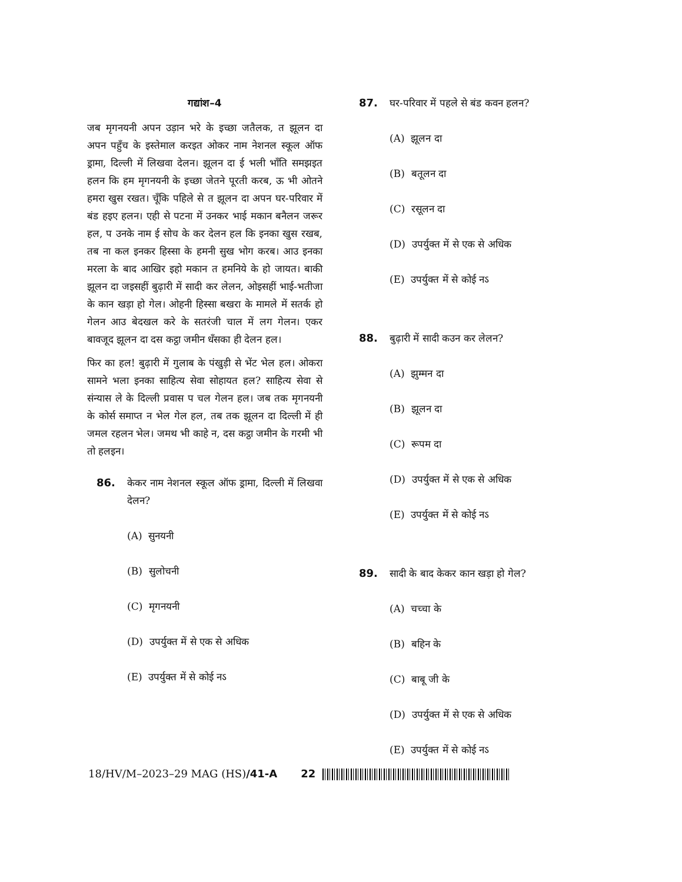गद्यांश–4
जब मृगनयनी अपन उड़ान भरे के इच्छा जतैलक, त झूलन दा अपन पहुँच के इस्तेमाल करइत ओकर नाम नेशनल स्कूल ऑफ ड्रामा, दिल्ली में लिखवा देलन। झूलन दा ई भली भाँति समझइत हलन कि हम मृगनयनी के इच्छा जेतने पूरती करब, ऊ भी ओतने हमरा खुस रखत। चूँकि पहिले से त झूलन दा अपन घर-परिवार में बंड हइए हलन। एही से पटना में उनकर भाई मकान बनैलन जरूर हल, प उनके नाम ई सोच के कर देलन हल कि इनका खुस रखब, तब ना कल इनकर हिस्सा के हमनी सुख भोग करब। आउ इनका मरला के बाद आखिर इहो मकान त हमनिये के हो जायत। बाकी झूलन दा जइसहीं बुढ़ारी में सादी कर लेलन, ओइसहीं भाई-भतीजा के कान खड़ा हो गेल। ओहनी हिस्सा बखरा के मामले में सतर्क हो गेलन आउ बेदखल करे के सतरंजी चाल में लग गेलन। एकर बावजूद झूलन दा दस कट्ठा जमीन धँसका ही देलन हल।
फिर का हल! बुढ़ारी में गुलाब के पंखुड़ी से भेंट भेल हल। ओकरा सामने भला इनका साहित्य सेवा सोहायत हल? साहित्य सेवा से संन्यास ले के दिल्ली प्रवास प चल गेलन हल। जब तक मृगनयनी के कोर्स समाप्त न भेल गेल हल, तब तक झूलन दा दिल्ली में ही जमल रहलन भेल। जमथ भी काहे न, दस कट्ठा जमीन के गरमी भी तो हलइन।
86. केकर नाम नेशनल स्कूल ऑफ ड्रामा, दिल्ली में लिखवा देलन?
(A) सुनयनी
(B) सुलोचनी
(C) मृगनयनी
(D) उपर्युक्त में से एक से अधिक
(E) उपर्युक्त में से कोई नऽ
87. घर-परिवार में पहले से बंड कवन हलन?
(A) झूलन दा
(B) बतूलन दा
(C) रसूलन दा
(D) उपर्युक्त में से एक से अधिक
(E) उपर्युक्त में से कोई नऽ
88. बुढ़ारी में सादी कउन कर लेलन?
(A) झुम्मन दा
(B) झूलन दा
(C) रूपम दा
(D) उपर्युक्त में से एक से अधिक
(E) उपर्युक्त में से कोई नऽ
89. सादी के बाद केकर कान खड़ा हो गेल?
(A) चच्चा के
(B) बहिन के
(C) बाबू जी के
(D) उपर्युक्त में से एक से अधिक
(E) उपर्युक्त में से कोई नऽ
18/HV/M–2023–29 MAG (HS)/41-A 22